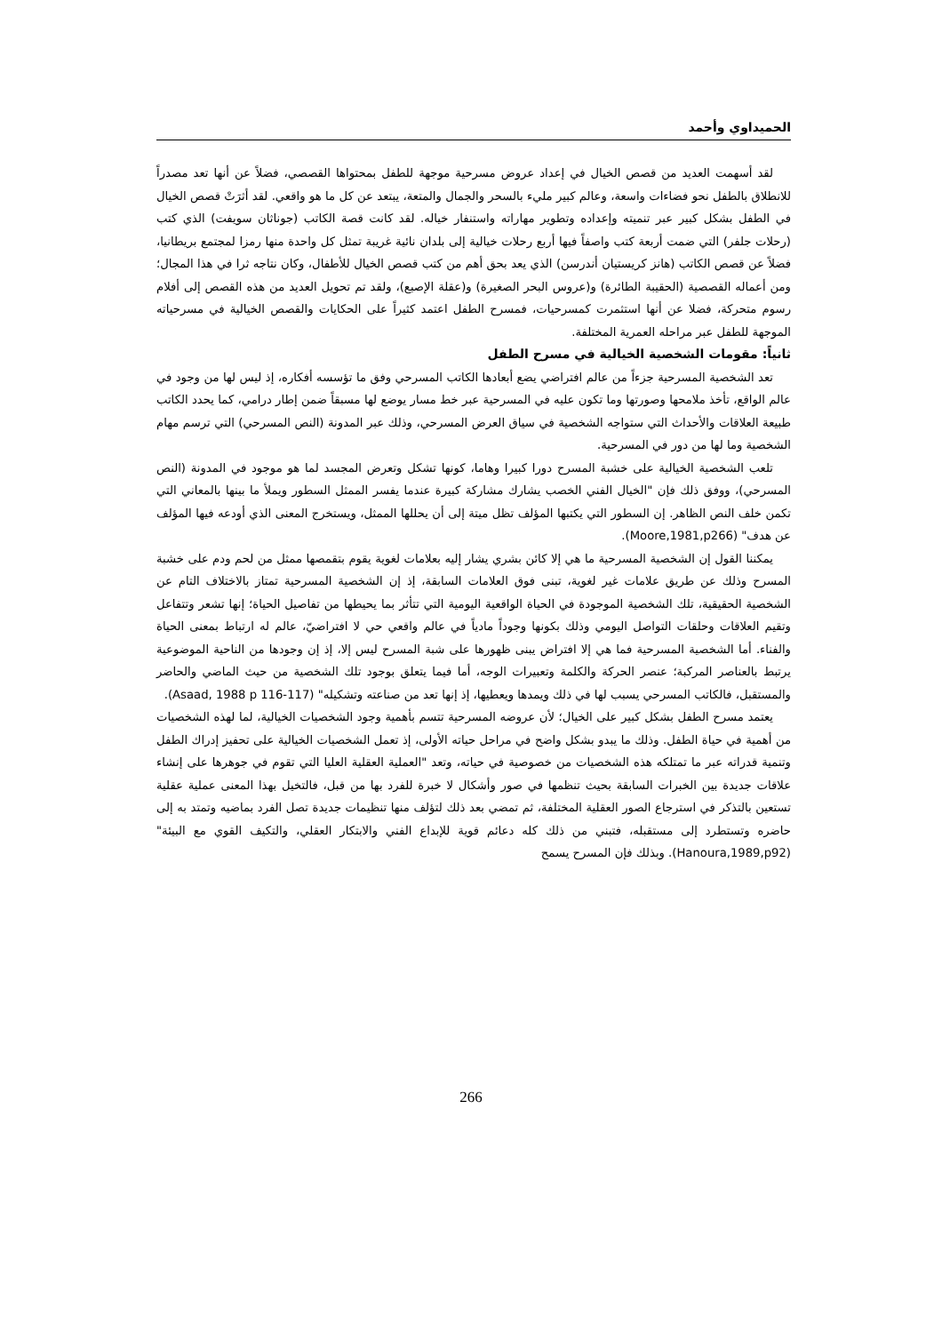الحميداوي وأحمد
لقد أسهمت العديد من قصص الخيال في إعداد عروض مسرحية موجهة للطفل بمحتواها القصصي، فضلاً عن أنها تعد مصدراً للانطلاق بالطفل نحو فضاءات واسعة، وعالم كبير مليء بالسحر والجمال والمتعة، يبتعد عن كل ما هو واقعي. لقد أثرَتْ قصص الخيال في الطفل بشكل كبير عبر تنميته وإعداده وتطوير مهاراته واستنفار خياله. لقد كانت قصة الكاتب (جوناثان سويفت) الذي كتب (رحلات جلفر) التي ضمت أربعة كتب واصفاً فيها أربع رحلات خيالية إلى بلدان نائية غريبة تمثل كل واحدة منها رمزا لمجتمع بريطانيا، فضلاً عن قصص الكاتب (هانز كريستيان أندرسن) الذي يعد بحق أهم من كتب قصص الخيال للأطفال، وكان نتاجه ثرا في هذا المجال؛ ومن أعماله القصصية (الحقيبة الطائرة) و(عروس البحر الصغيرة) و(عقلة الإصبع)، ولقد تم تحويل العديد من هذه القصص إلى أفلام رسوم متحركة، فضلا عن أنها استثمرت كمسرحيات، فمسرح الطفل اعتمد كثيراً على الحكايات والقصص الخيالية في مسرحياته الموجهة للطفل عبر مراحله العمرية المختلفة.
ثانياً: مقومات الشخصية الخيالية في مسرح الطفل
تعد الشخصية المسرحية جزءاً من عالم افتراضي يضع أبعادها الكاتب المسرحي وفق ما تؤسسه أفكاره، إذ ليس لها من وجود في عالم الواقع، تأخذ ملامحها وصورتها وما تكون عليه في المسرحية عبر خط مسار يوضع لها مسبقاً ضمن إطار درامي، كما يحدد الكاتب طبيعة العلاقات والأحداث التي ستواجه الشخصية في سياق العرض المسرحي، وذلك عبر المدونة (النص المسرحي) التي ترسم مهام الشخصية وما لها من دور في المسرحية.
تلعب الشخصية الخيالية على خشبة المسرح دورا كبيرا وهاما، كونها تشكل وتعرض المجسد لما هو موجود في المدونة (النص المسرحي)، ووفق ذلك فإن "الخيال الفني الخصب يشارك مشاركة كبيرة عندما يفسر الممثل السطور ويملأ ما بينها بالمعاني التي تكمن خلف النص الظاهر. إن السطور التي يكتبها المؤلف تظل ميتة إلى أن يحللها الممثل، ويستخرج المعنى الذي أودعه فيها المؤلف عن هدف" (Moore,1981,p266).
يمكننا القول إن الشخصية المسرحية ما هي إلا كائن بشري يشار إليه بعلامات لغوية يقوم بتقمصها ممثل من لحم ودم على خشبة المسرح وذلك عن طريق علامات غير لغوية، تبنى فوق العلامات السابقة، إذ إن الشخصية المسرحية تمتاز بالاختلاف التام عن الشخصية الحقيقية، تلك الشخصية الموجودة في الحياة الواقعية اليومية التي تتأثر بما يحيطها من تفاصيل الحياة؛ إنها تشعر وتتفاعل وتقيم العلاقات وحلقات التواصل اليومي وذلك بكونها وجوداً مادياً في عالم واقعي حي لا افتراضيّ، عالم له ارتباط بمعنى الحياة والفناء. أما الشخصية المسرحية فما هي إلا افتراض يبنى ظهورها على شبة المسرح ليس إلا، إذ إن وجودها من الناحية الموضوعية يرتبط بالعناصر المركبة؛ عنصر الحركة والكلمة وتعبيرات الوجه، أما فيما يتعلق بوجود تلك الشخصية من حيث الماضي والحاضر والمستقبل، فالكاتب المسرحي يسبب لها في ذلك ويمدها ويعطيها، إذ إنها تعد من صناعته وتشكيله" (Asaad, 1988 p 116-117).
يعتمد مسرح الطفل بشكل كبير على الخيال؛ لأن عروضه المسرحية تتسم بأهمية وجود الشخصيات الخيالية، لما لهذه الشخصيات من أهمية في حياة الطفل. وذلك ما يبدو بشكل واضح في مراحل حياته الأولى، إذ تعمل الشخصيات الخيالية على تحفيز إدراك الطفل وتنمية قدراته عبر ما تمتلكه هذه الشخصيات من خصوصية في حياته، وتعد "العملية العقلية العليا التي تقوم في جوهرها على إنشاء علاقات جديدة بين الخبرات السابقة بحيث تنظمها في صور وأشكال لا خبرة للفرد بها من قبل، فالتخيل بهذا المعنى عملية عقلية تستعين بالتذكر في استرجاع الصور العقلية المختلفة، ثم تمضي بعد ذلك لتؤلف منها تنظيمات جديدة تصل الفرد بماضيه وتمتد به إلى حاضره وتستطرد إلى مستقبله، فتبني من ذلك كله دعائم قوية للإبداع الفني والابتكار العقلي، والتكيف القوي مع البيئة" (Hanoura,1989,p92). وبذلك فإن المسرح يسمح
266